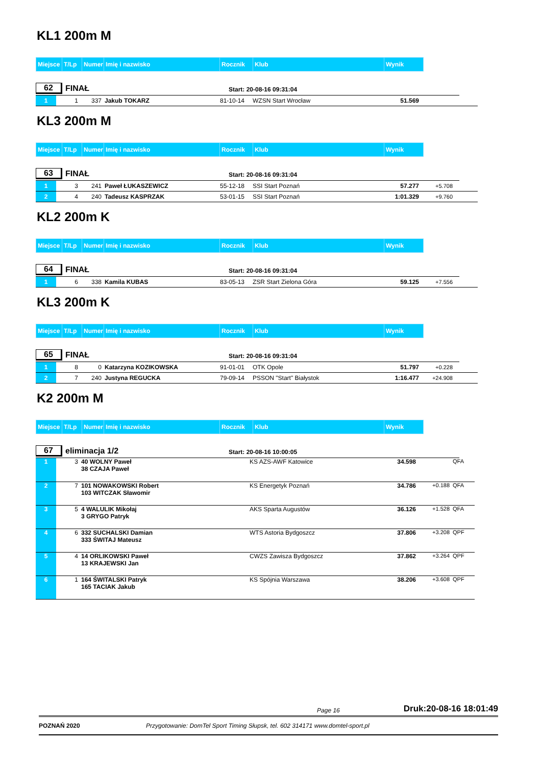KL1 200m M
| Miejsce | T/Lp | Numer | Imię i nazwisko | Rocznik | Klub | Wynik | | |
| --- | --- | --- | --- | --- | --- | --- | --- | --- |
62
FINAŁ
Start: 20-08-16 09:31:04
| 1 | 1 | 337 | Jakub TOKARZ | 81-10-14 | WZSN Start Wrocław | 51.569 | | |
KL3 200m M
| Miejsce | T/Lp | Numer | Imię i nazwisko | Rocznik | Klub | Wynik | | |
| --- | --- | --- | --- | --- | --- | --- | --- | --- |
63
FINAŁ
Start: 20-08-16 09:31:04
| 1 | 3 | 241 | Paweł ŁUKASZEWICZ | 55-12-18 | SSI Start Poznań | 57.277 | +5.708 | |
| 2 | 4 | 240 | Tadeusz KASPRZAK | 53-01-15 | SSI Start Poznań | 1:01.329 | +9.760 | |
KL2 200m K
| Miejsce | T/Lp | Numer | Imię i nazwisko | Rocznik | Klub | Wynik | | |
| --- | --- | --- | --- | --- | --- | --- | --- | --- |
64
FINAŁ
Start: 20-08-16 09:31:04
| 1 | 6 | 338 | Kamila KUBAS | 83-05-13 | ZSR Start Zielona Góra | 59.125 | +7.556 | |
KL3 200m K
| Miejsce | T/Lp | Numer | Imię i nazwisko | Rocznik | Klub | Wynik | | |
| --- | --- | --- | --- | --- | --- | --- | --- | --- |
65
FINAŁ
Start: 20-08-16 09:31:04
| 1 | 8 | 0 | Katarzyna KOZIKOWSKA | 91-01-01 | OTK Opole | 51.797 | +0.228 | |
| 2 | 7 | 240 | Justyna REGUCKA | 79-09-14 | PSSON "Start" Białystok | 1:16.477 | +24.908 | |
K2 200m M
| Miejsce | T/Lp | Numer | Imię i nazwisko | Rocznik | Klub | Wynik | | |
| --- | --- | --- | --- | --- | --- | --- | --- | --- |
67
eliminacja 1/2
Start: 20-08-16 10:00:05
| 1 | 3 | 40 WOLNY Paweł 38 CZAJA Paweł | | KS AZS-AWF Katowice | 34.598 | | QFA |
| 2 | 7 | 101 NOWAKOWSKI Robert 103 WITCZAK Sławomir | | KS Energetyk Poznań | 34.786 | +0.188 | QFA |
| 3 | 5 | 4 WALULIK Mikołaj 3 GRYGO Patryk | | AKS Sparta Augustów | 36.126 | +1.528 | QFA |
| 4 | 6 | 332 SUCHALSKI Damian 333 ŚWITAJ Mateusz | | WTS Astoria Bydgoszcz | 37.806 | +3.208 | QPF |
| 5 | 4 | 14 ORLIKOWSKI Paweł 13 KRAJEWSKI Jan | | CWZS Zawisza Bydgoszcz | 37.862 | +3.264 | QPF |
| 6 | 1 | 164 ŚWITALSKI Patryk 165 TACIAK Jakub | | KS Spójnia Warszawa | 38.206 | +3.608 | QPF |
Page 16 Druk:20-08-16 18:01:49
POZNAŃ 2020 Przygotowanie: DomTel Sport Timing Słupsk, tel. 602 314171 www.domtel-sport.pl